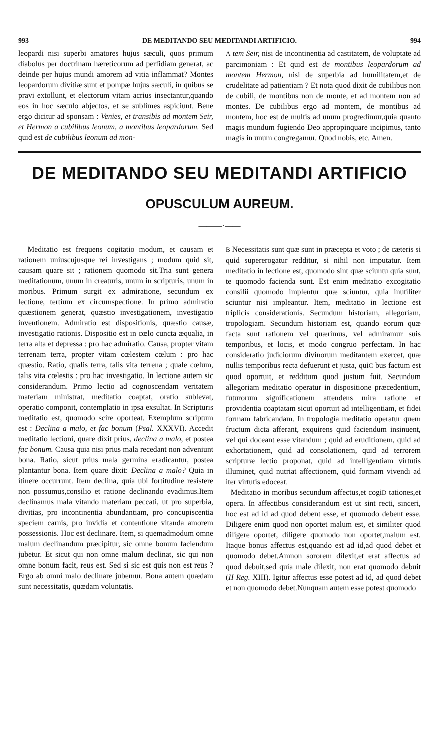993 DE MEDITANDO SEU MEDITANDI ARTIFICIO. 994
leopardi nisi superbi amatores hujus sæculi, quos primum diabolus per doctrinam hæreticorum ad perfidiam generat, ac deinde per hujus mundi amorem ad vitia inflammat? Montes leopardorum divitiæ sunt et pompæ hujus sæculi, in quibus se pravi extollunt, et electorum vitam acrius insectantur,quando eos in hoc sæculo abjectos, et se sublimes aspiciunt. Bene ergo dicitur ad sponsam : Venies, et transibis ad montem Seir, et Hermon a cubilibus leonum, a montibus leopardorum. Sed quid est de cubilibus leonum ad mon-
A tem Seir, nisi de incontinentia ad castitatem, de voluptate ad parcimoniam : Et quid est de montibus leopardorum ad montem Hermon, nisi de superbia ad humilitatem,et de crudelitate ad patientiam ? Et nota quod dixit de cubilibus non de cubili, de montibus non de monte, et ad montem non ad montes. De cubilibus ergo ad montem, de montibus ad montem, hoc est de multis ad unum progredimur,quia quanto magis mundum fugiendo Deo appropinquare incipimus, tanto magis in unum congregamur. Quod nobis, etc. Amen.
DE MEDITANDO SEU MEDITANDI ARTIFICIO
OPUSCULUM AUREUM.
———·——
Meditatio est frequens cogitatio modum, et causam et rationem uniuscujusque rei investigans ; modum quid sit, causam quare sit ; rationem quomodo sit.Tria sunt genera meditationum, unum in creaturis, unum in scripturis, unum in moribus. Primum surgit ex admiratione, secundum ex lectione, tertium ex circumspectione. In primo admiratio quæstionem generat, quæstio investigationem, investigatio inventionem. Admiratio est dispositionis, quæstio causæ, investigatio rationis. Dispositio est in cœlo cuncta æqualia, in terra alta et depressa : pro hac admiratio. Causa, propter vitam terrenam terra, propter vitam cœlestem cœlum : pro hac quæstio. Ratio, qualis terra, talis vita terrena ; quale cœlum, talis vita cœlestis : pro hac investigatio. In lectione autem sic considerandum. Primo lectio ad cognoscendam veritatem materiam ministrat, meditatio coaptat, oratio sublevat, operatio componit, contemplatio in ipsa exsultat. In Scripturis meditatio est, quomodo scire oporteat. Exemplum scriptum est : Declina a malo, et fac bonum (Psal. XXXVI). Accedit meditatio lectioni, quare dixit prius, declina a malo, et postea fac bonum. Causa quia nisi prius mala recedant non adveniunt bona. Ratio, sicut prius mala germina eradicantur, postea plantantur bona. Item quare dixit: Declina a malo? Quia in itinere occurrunt. Item declina, quia ubi fortitudine resistere non possumus,consilio et ratione declinando evadimus.Item declinamus mala vitando materiam peccati, ut pro superbia, divitias, pro incontinentia abundantiam, pro concupiscentia speciem carnis, pro invidia et contentione vitanda amorem possessionis. Hoc est declinare. Item, si quemadmodum omne malum declinandum præcipitur, sic omne bonum faciendum jubetur. Et sicut qui non omne malum declinat, sic qui non omne bonum facit, reus est. Sed si sic est quis non est reus ? Ergo ab omni malo declinare jubemur. Bona autem quædam sunt necessitatis, quædam voluntatis.
B Necessitatis sunt quæ sunt in præcepta et voto ; de cæteris si quid supererogatur redditur, si nihil non imputatur. Item meditatio in lectione est, quomodo sint quæ sciuntu quia sunt, te quomodo facienda sunt. Est enim meditatio excogitatio consilii quomodo implentur quæ sciuntur, quia inutiliter sciuntur nisi impleantur. Item, meditatio in lectione est triplicis considerationis. Secundum historiam, allegoriam, tropologiam. Secundum historiam est, quando eorum quæ facta sunt rationem vel quærimus, vel admiramur suis temporibus, et locis, et modo congruo perfectam. In hac consideratio judiciorum divinorum meditantem exercet, quæ nullis temporibus recta defuerunt et justa, quiC bus factum est quod oportuit, et redditum quod justum fuit. Secundum allegoriam meditatio operatur in dispositione præcedentium, futurorum significationem attendens mira ratione et providentia coaptatam sicut oportuit ad intelligentiam, et fidei formam fabricandam. In tropologia meditatio operatur quem fructum dicta afferant, exquirens quid faciendum insinuent, vel qui doceant esse vitandum ; quid ad eruditionem, quid ad exhortationem, quid ad consolationem, quid ad terrorem scripturæ lectio proponat, quid ad intelligentiam virtutis illuminet, quid nutriat affectionem, quid formam vivendi ad iter virtutis edoceat.
Meditatio in moribus secundum affectus,et cogiD tationes,et opera. In affectibus considerandum est ut sint recti, sinceri, hoc est ad id ad quod debent esse, et quomodo debent esse. Diligere enim quod non oportet malum est, et similiter quod diligere oportet, diligere quomodo non oportet,malum est. Itaque bonus affectus est,quando est ad id,ad quod debet et quomodo debet.Amnon sororem dilexit,et erat affectus ad quod debuit,sed quia male dilexit, non erat quomodo debuit (II Reg. XIII). Igitur affectus esse potest ad id, ad quod debet et non quomodo debet.Nunquam autem esse potest quomodo